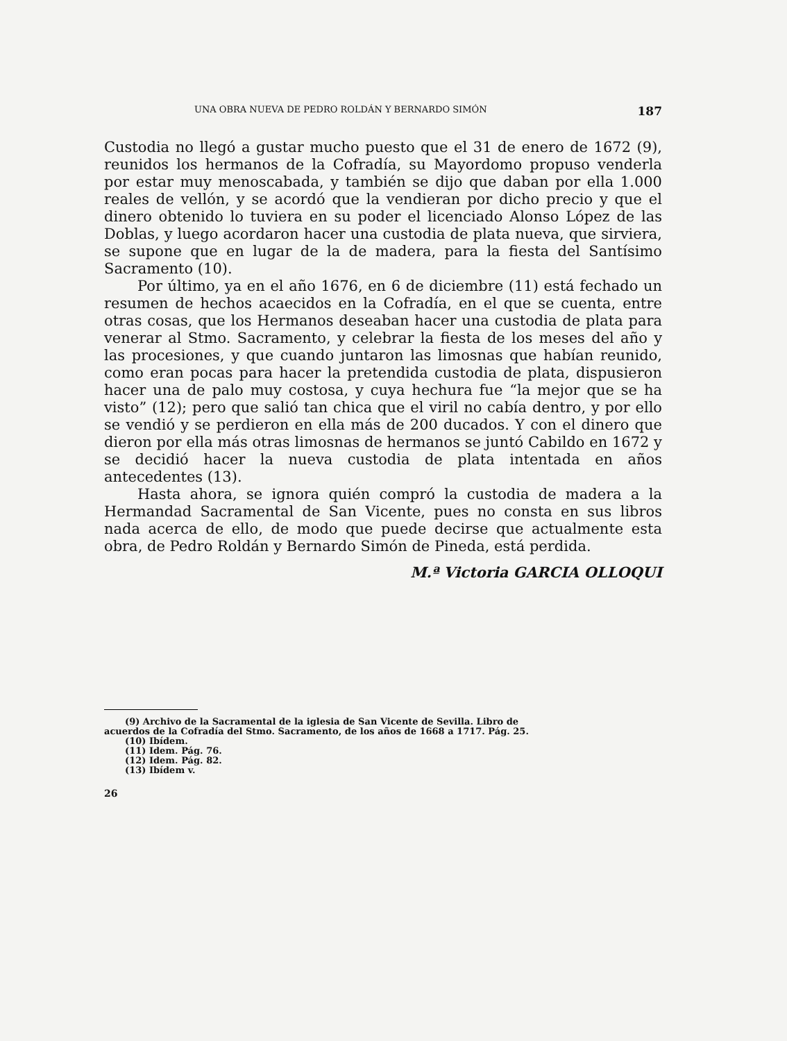UNA OBRA NUEVA DE PEDRO ROLDÁN Y BERNARDO SIMÓN 187
Custodia no llegó a gustar mucho puesto que el 31 de enero de 1672 (9), reunidos los hermanos de la Cofradía, su Mayordomo propuso venderla por estar muy menoscabada, y también se dijo que daban por ella 1.000 reales de vellón, y se acordó que la vendieran por dicho precio y que el dinero obtenido lo tuviera en su poder el licenciado Alonso López de las Doblas, y luego acordaron hacer una custodia de plata nueva, que sirviera, se supone que en lugar de la de madera, para la fiesta del Santísimo Sacramento (10).
Por último, ya en el año 1676, en 6 de diciembre (11) está fechado un resumen de hechos acaecidos en la Cofradía, en el que se cuenta, entre otras cosas, que los Hermanos deseaban hacer una custodia de plata para venerar al Stmo. Sacramento, y celebrar la fiesta de los meses del año y las procesiones, y que cuando juntaron las limosnas que habían reunido, como eran pocas para hacer la pretendida custodia de plata, dispusieron hacer una de palo muy costosa, y cuya hechura fue “la mejor que se ha visto” (12); pero que salió tan chica que el viril no cabía dentro, y por ello se vendió y se perdieron en ella más de 200 ducados. Y con el dinero que dieron por ella más otras limosnas de hermanos se juntó Cabildo en 1672 y se decidió hacer la nueva custodia de plata intentada en años antecedentes (13).
Hasta ahora, se ignora quién compró la custodia de madera a la Hermandad Sacramental de San Vicente, pues no consta en sus libros nada acerca de ello, de modo que puede decirse que actualmente esta obra, de Pedro Roldán y Bernardo Simón de Pineda, está perdida.
M.ª Victoria GARCIA OLLOQUI
(9) Archivo de la Sacramental de la iglesia de San Vicente de Sevilla. Libro de
acuerdos de la Cofradía del Stmo. Sacramento, de los años de 1668 a 1717. Pág. 25.
(10) Ibídem.
(11) Idem. Pág. 76.
(12) Idem. Pág. 82.
(13) Ibídem v.
26